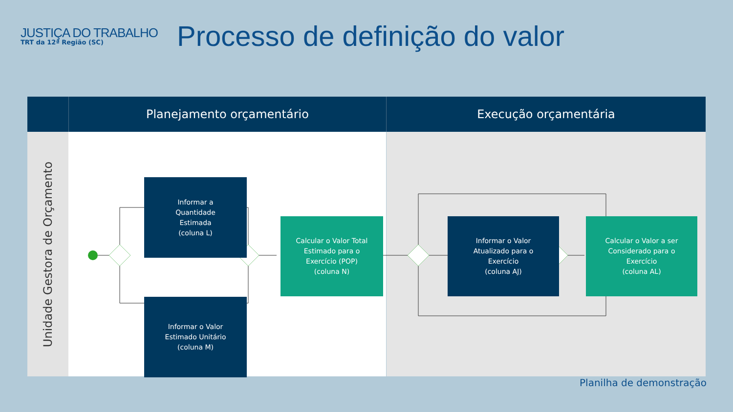JUSTIÇA DO TRABALHO
TRT da 12ª Região (SC)
Processo de definição do valor
Planejamento orçamentário Execução orçamentária
Unidade Gestora de Orçamento
Informar a
Quantidade
Estimada
(coluna L)
Informar o Valor
Estimado Unitário
(coluna M)
Calcular o Valor Total
Estimado para o
Exercício (POP)
(coluna N)
Informar o Valor
Atualizado para o
Exercício
(coluna AJ)
Calcular o Valor a ser
Considerado para o
Exercício
(coluna AL)
Planilha de demonstração